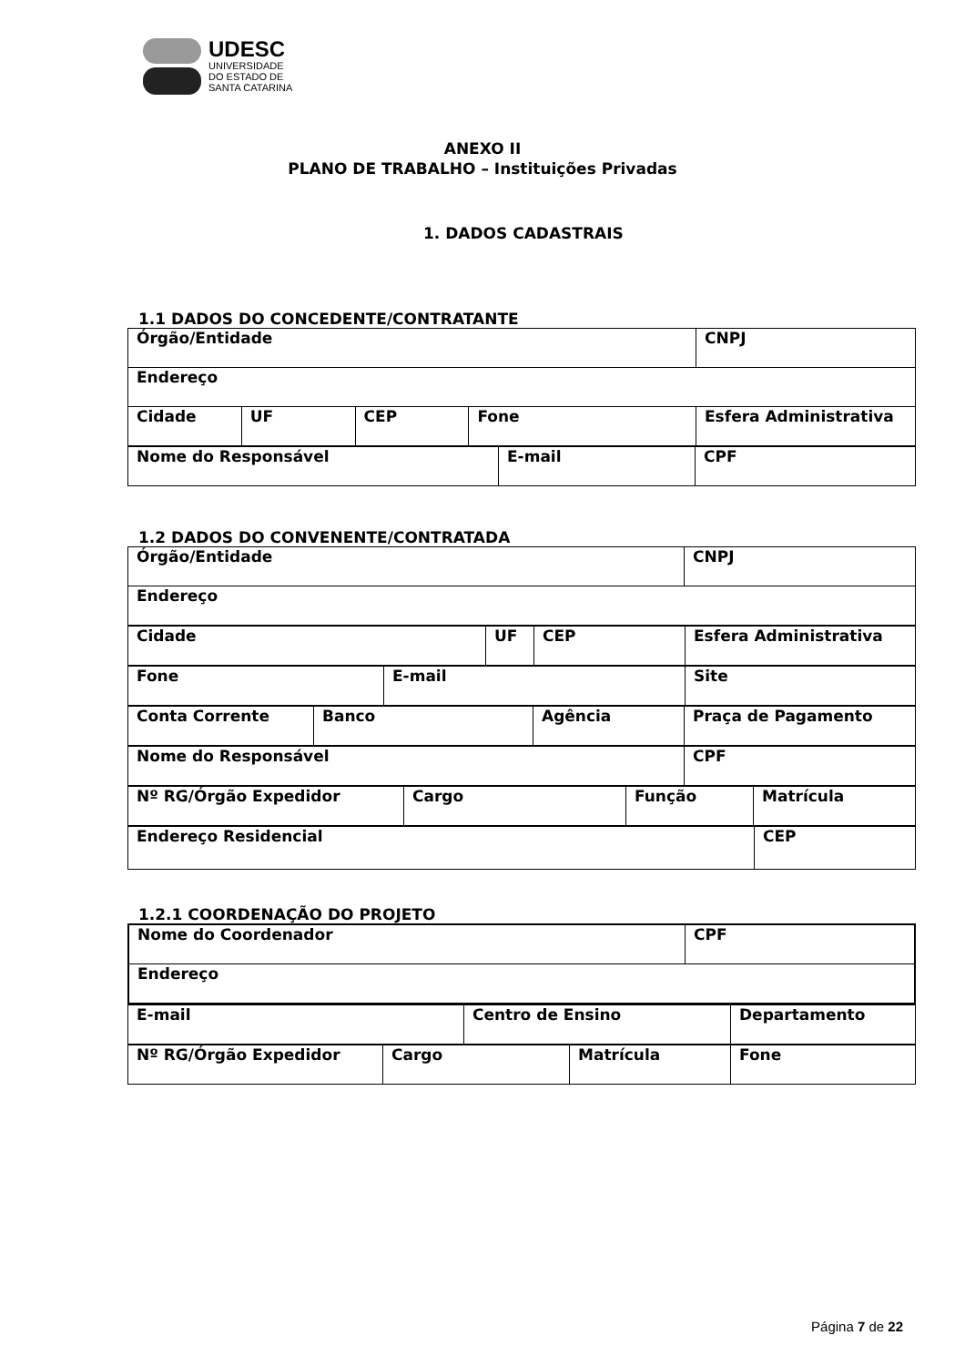UDESC
UNIVERSIDADE
DO ESTADO DE
SANTA CATARINA
ANEXO II
PLANO DE TRABALHO – Instituições Privadas
1. DADOS CADASTRAIS
1.1 DADOS DO CONCEDENTE/CONTRATANTE
| Órgão/Entidade | | | | CNPJ |
| Endereço | | | | |
| Cidade | UF | CEP | Fone | Esfera Administrativa |
| Nome do Responsável | E-mail | CPF |
1.2 DADOS DO CONVENENTE/CONTRATADA
| Órgão/Entidade | CNPJ |
| Endereço | |
| Cidade | UF | CEP | Esfera Administrativa |
| Fone | E-mail | Site |
| Conta Corrente | Banco | Agência | Praça de Pagamento |
| Nome do Responsável | CPF |
| Nº RG/Órgão Expedidor | Cargo | Função | Matrícula |
| Endereço Residencial | CEP |
1.2.1 COORDENAÇÃO DO PROJETO
| Nome do Coordenador | CPF |
| Endereço | |
| E-mail | Centro de Ensino | Departamento |
| Nº RG/Órgão Expedidor | Cargo | Matrícula | Fone |
Página 7 de 22